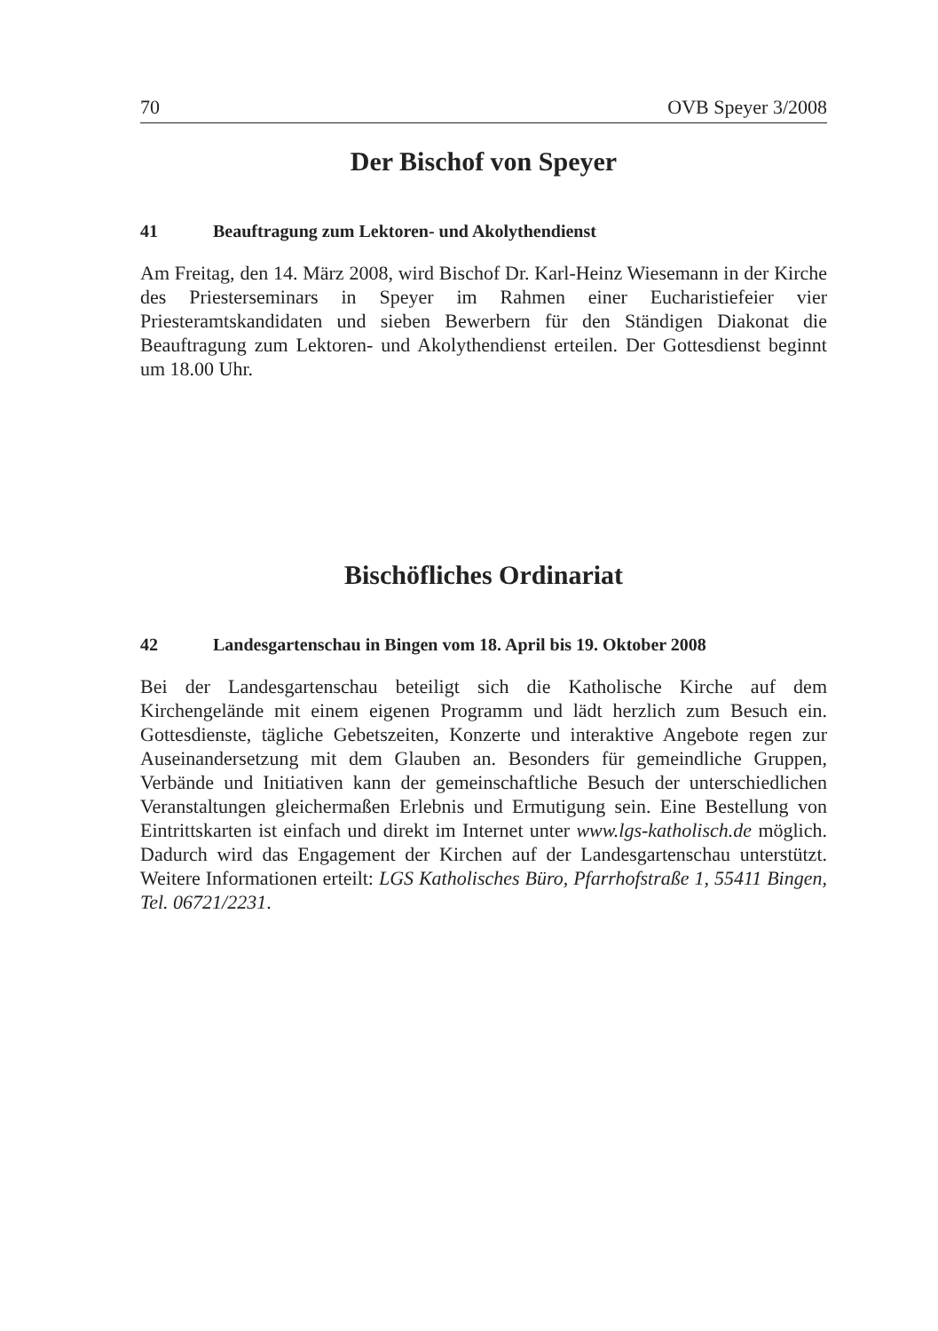70 OVB Speyer 3/2008
Der Bischof von Speyer
41 Beauftragung zum Lektoren- und Akolythendienst
Am Freitag, den 14. März 2008, wird Bischof Dr. Karl-Heinz Wiesemann in der Kirche des Priesterseminars in Speyer im Rahmen einer Eucharistiefeier vier Priesteramtskandidaten und sieben Bewerbern für den Ständigen Diakonat die Beauftragung zum Lektoren- und Akolythendienst erteilen. Der Gottesdienst beginnt um 18.00 Uhr.
Bischöfliches Ordinariat
42 Landesgartenschau in Bingen vom 18. April bis 19. Oktober 2008
Bei der Landesgartenschau beteiligt sich die Katholische Kirche auf dem Kirchengelände mit einem eigenen Programm und lädt herzlich zum Besuch ein. Gottesdienste, tägliche Gebetszeiten, Konzerte und interaktive Angebote regen zur Auseinandersetzung mit dem Glauben an. Besonders für gemeindliche Gruppen, Verbände und Initiativen kann der gemeinschaftliche Besuch der unterschiedlichen Veranstaltungen gleichermaßen Erlebnis und Ermutigung sein. Eine Bestellung von Eintrittskarten ist einfach und direkt im Internet unter www.lgs-katholisch.de möglich. Dadurch wird das Engagement der Kirchen auf der Landesgartenschau unterstützt. Weitere Informationen erteilt: LGS Katholisches Büro, Pfarrhofstraße 1, 55411 Bingen, Tel. 06721/2231.